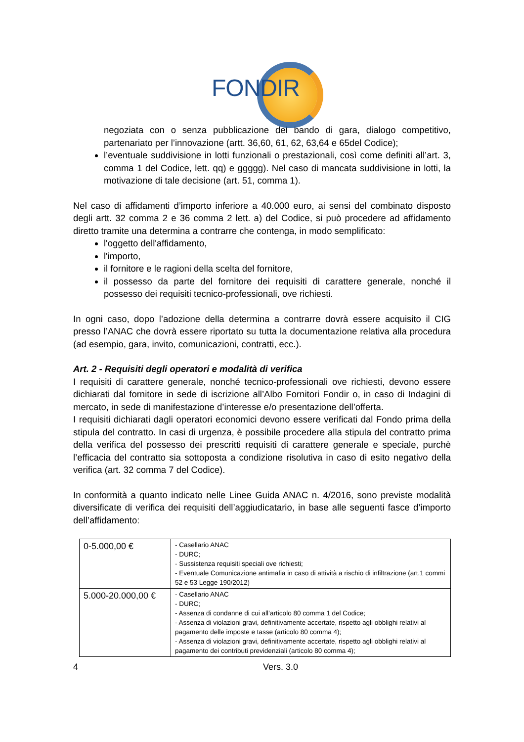FONDIR
negoziata con o senza pubblicazione del bando di gara, dialogo competitivo, partenariato per l’innovazione (artt. 36,60, 61, 62, 63,64 e 65del Codice);
l’eventuale suddivisione in lotti funzionali o prestazionali, così come definiti all’art. 3, comma 1 del Codice, lett. qq) e ggggg). Nel caso di mancata suddivisione in lotti, la motivazione di tale decisione (art. 51, comma 1).
Nel caso di affidamenti d’importo inferiore a 40.000 euro, ai sensi del combinato disposto degli artt. 32 comma 2 e 36 comma 2 lett. a) del Codice, si può procedere ad affidamento diretto tramite una determina a contrarre che contenga, in modo semplificato:
l'oggetto dell'affidamento,
l'importo,
il fornitore e le ragioni della scelta del fornitore,
il possesso da parte del fornitore dei requisiti di carattere generale, nonché il possesso dei requisiti tecnico-professionali, ove richiesti.
In ogni caso, dopo l’adozione della determina a contrarre dovrà essere acquisito il CIG presso l’ANAC che dovrà essere riportato su tutta la documentazione relativa alla procedura (ad esempio, gara, invito, comunicazioni, contratti, ecc.).
Art. 2 - Requisiti degli operatori e modalità di verifica
I requisiti di carattere generale, nonché tecnico-professionali ove richiesti, devono essere dichiarati dal fornitore in sede di iscrizione all’Albo Fornitori Fondir o, in caso di Indagini di mercato, in sede di manifestazione d’interesse e/o presentazione dell’offerta.
I requisiti dichiarati dagli operatori economici devono essere verificati dal Fondo prima della stipula del contratto. In casi di urgenza, è possibile procedere alla stipula del contratto prima della verifica del possesso dei prescritti requisiti di carattere generale e speciale, purchè l’efficacia del contratto sia sottoposta a condizione risolutiva in caso di esito negativo della verifica (art. 32 comma 7 del Codice).
In conformità a quanto indicato nelle Linee Guida ANAC n. 4/2016, sono previste modalità diversificate di verifica dei requisiti dell’aggiudicatario, in base alle seguenti fasce d’importo dell’affidamento:
| 0-5.000,00 € | - Casellario ANAC - DURC; - Sussistenza requisiti speciali ove richiesti; - Eventuale Comunicazione antimafia in caso di attività a rischio di infiltrazione (art.1 commi 52 e 53 Legge 190/2012) |
| 5.000-20.000,00 € | - Casellario ANAC - DURC; - Assenza di condanne di cui all’articolo 80 comma 1 del Codice; - Assenza di violazioni gravi, definitivamente accertate, rispetto agli obblighi relativi al pagamento delle imposte e tasse (articolo 80 comma 4); - Assenza di violazioni gravi, definitivamente accertate, rispetto agli obblighi relativi al pagamento dei contributi previdenziali (articolo 80 comma 4); |
4 Vers. 3.0